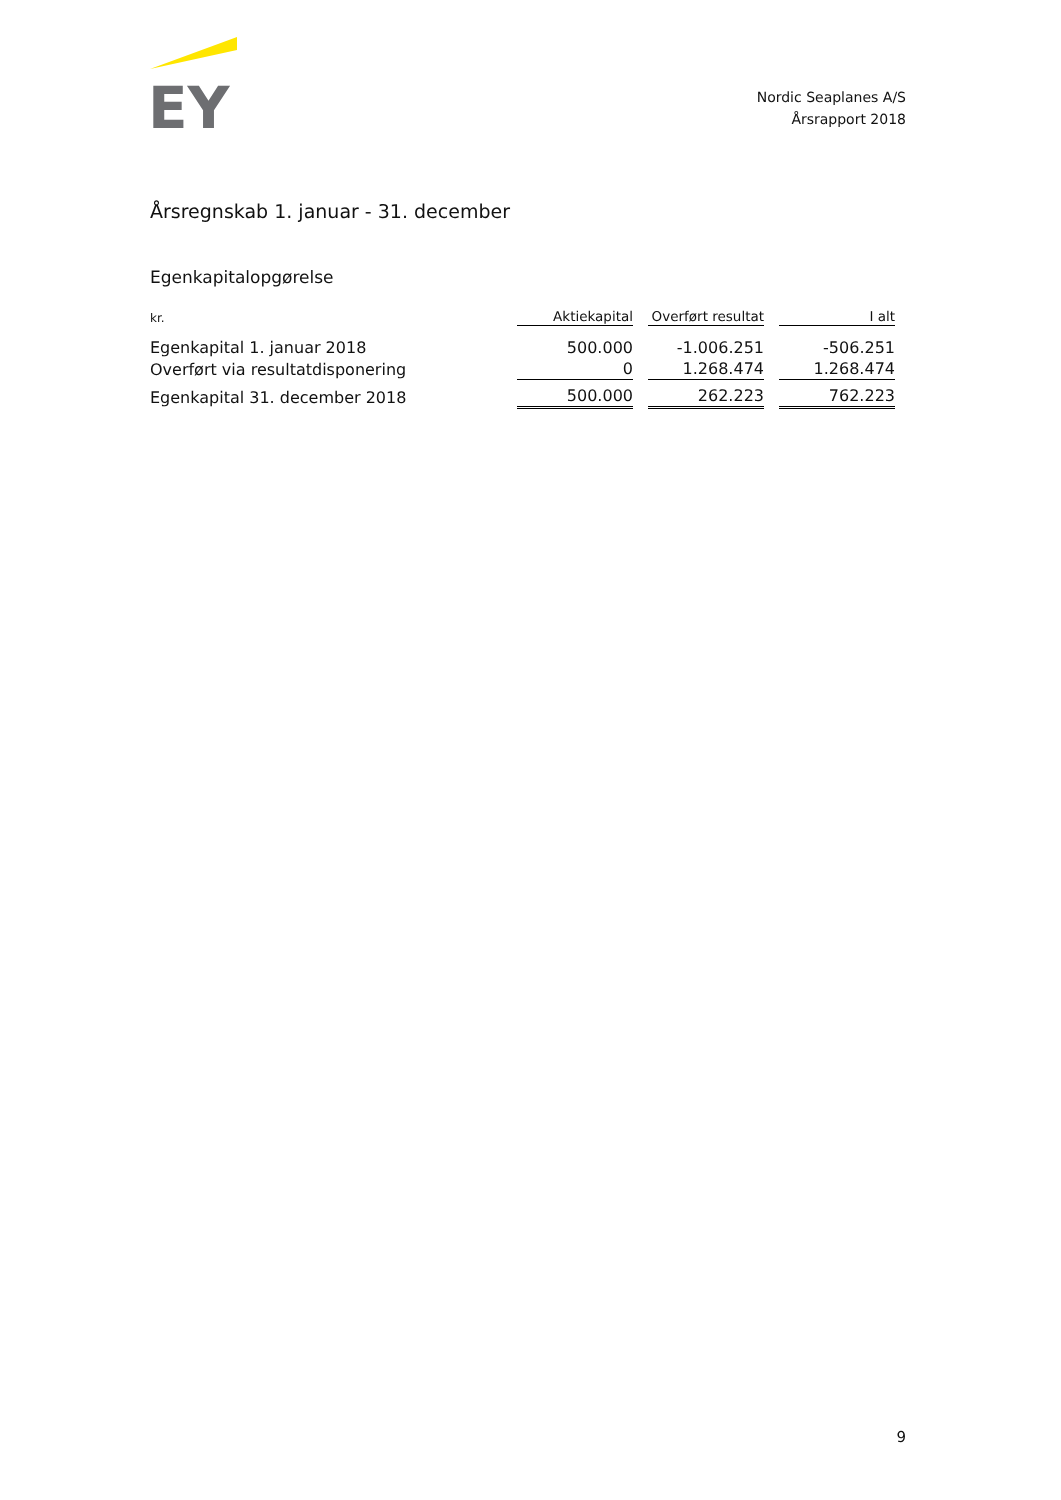EY
Nordic Seaplanes A/S
Årsrapport 2018
Årsregnskab 1. januar - 31. december
Egenkapitalopgørelse
| kr. | Aktiekapital | Overført resultat | I alt |
| --- | --- | --- | --- |
| Egenkapital 1. januar 2018 | 500.000 | -1.006.251 | -506.251 |
| Overført via resultatdisponering | 0 | 1.268.474 | 1.268.474 |
| Egenkapital 31. december 2018 | 500.000 | 262.223 | 762.223 |
9